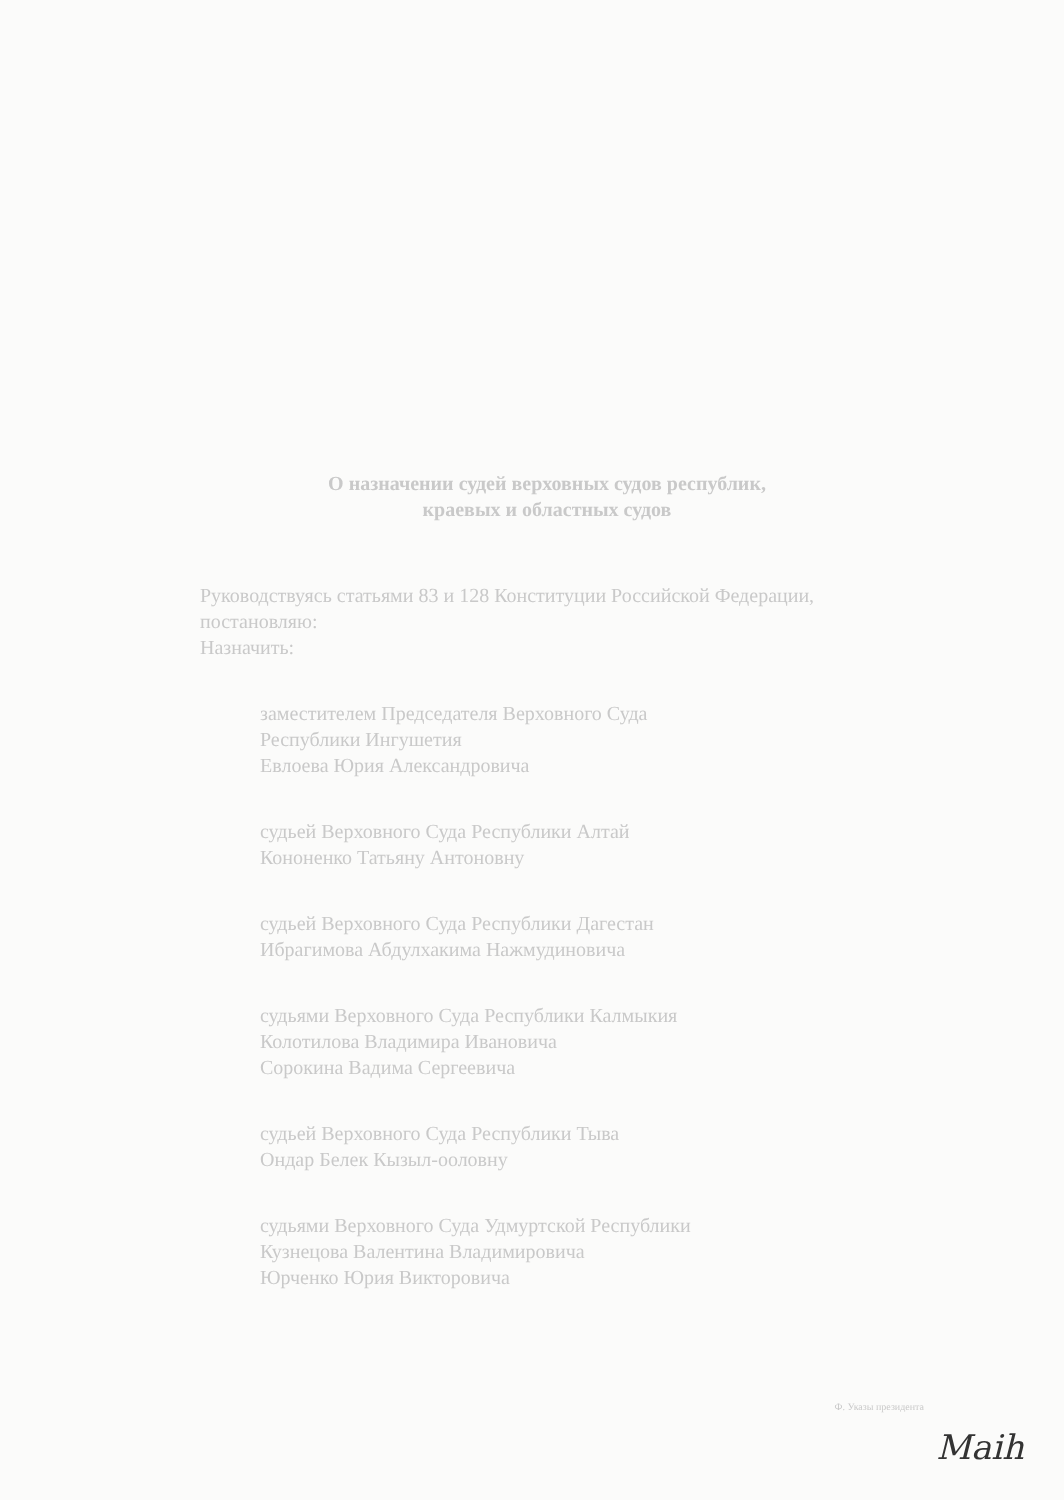О назначении судей верховных судов республик,
краевых и областных судов
Руководствуясь статьями 83 и 128 Конституции Российской Федерации, постановляю:
Назначить:
заместителем Председателя Верховного Суда
Республики Ингушетия
Евлоева Юрия Александровича
судьей Верховного Суда Республики Алтай
Кононенко Татьяну Антоновну
судьей Верховного Суда Республики Дагестан
Ибрагимова Абдулхакима Нажмудиновича
судьями Верховного Суда Республики Калмыкия
Колотилова Владимира Ивановича
Сорокина Вадима Сергеевича
судьей Верховного Суда Республики Тыва
Ондар Белек Кызыл-ооловну
судьями Верховного Суда Удмуртской Республики
Кузнецова Валентина Владимировича
Юрченко Юрия Викторовича
Ф. Указы президента
Maih